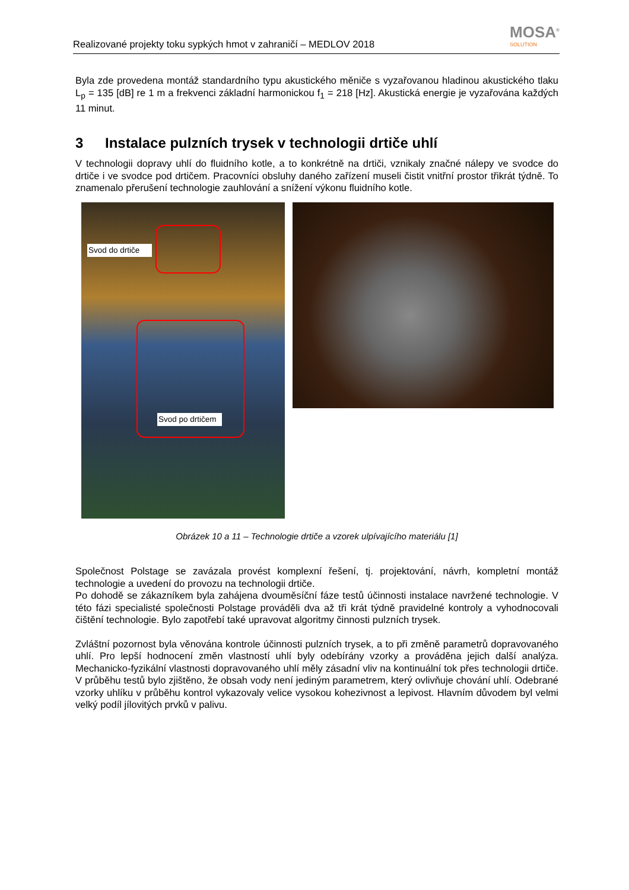Realizované projekty toku sypkých hmot v zahraničí – MEDLOV 2018
MOSA<sup>®</sup>
SOLUTION
Byla zde provedena montáž standardního typu akustického měniče s vyzařovanou hladinou akustického tlaku L<sub>p</sub> = 135 [dB] re 1 m a frekvenci základní harmonickou f<sub>1</sub> = 218 [Hz]. Akustická energie je vyzařována každých 11 minut.
3 Instalace pulzních trysek v technologii drtiče uhlí
V technologii dopravy uhlí do fluidního kotle, a to konkrétně na drtiči, vznikaly značné nálepy ve svodce do drtiče i ve svodce pod drtičem. Pracovníci obsluhy daného zařízení museli čistit vnitřní prostor třikrát týdně. To znamenalo přerušení technologie zauhlování a snížení výkonu fluidního kotle.
Svod do drtiče
Svod po drtičem
Obrázek 10 a 11 – Technologie drtiče a vzorek ulpívajícího materiálu [1]
Společnost Polstage se zavázala provést komplexní řešení, tj. projektování, návrh, kompletní montáž technologie a uvedení do provozu na technologii drtiče.
Po dohodě se zákazníkem byla zahájena dvouměsíční fáze testů účinnosti instalace navržené technologie. V této fázi specialisté společnosti Polstage prováděli dva až tři krát týdně pravidelné kontroly a vyhodnocovali čištění technologie. Bylo zapotřebí také upravovat algoritmy činnosti pulzních trysek.
Zvláštní pozornost byla věnována kontrole účinnosti pulzních trysek, a to při změně parametrů dopravovaného uhlí. Pro lepší hodnocení změn vlastností uhlí byly odebírány vzorky a prováděna jejich další analýza. Mechanicko-fyzikální vlastnosti dopravovaného uhlí měly zásadní vliv na kontinuální tok přes technologii drtiče. V průběhu testů bylo zjištěno, že obsah vody není jediným parametrem, který ovlivňuje chování uhlí. Odebrané vzorky uhlíku v průběhu kontrol vykazovaly velice vysokou kohezivnost a lepivost. Hlavním důvodem byl velmi velký podíl jílovitých prvků v palivu.